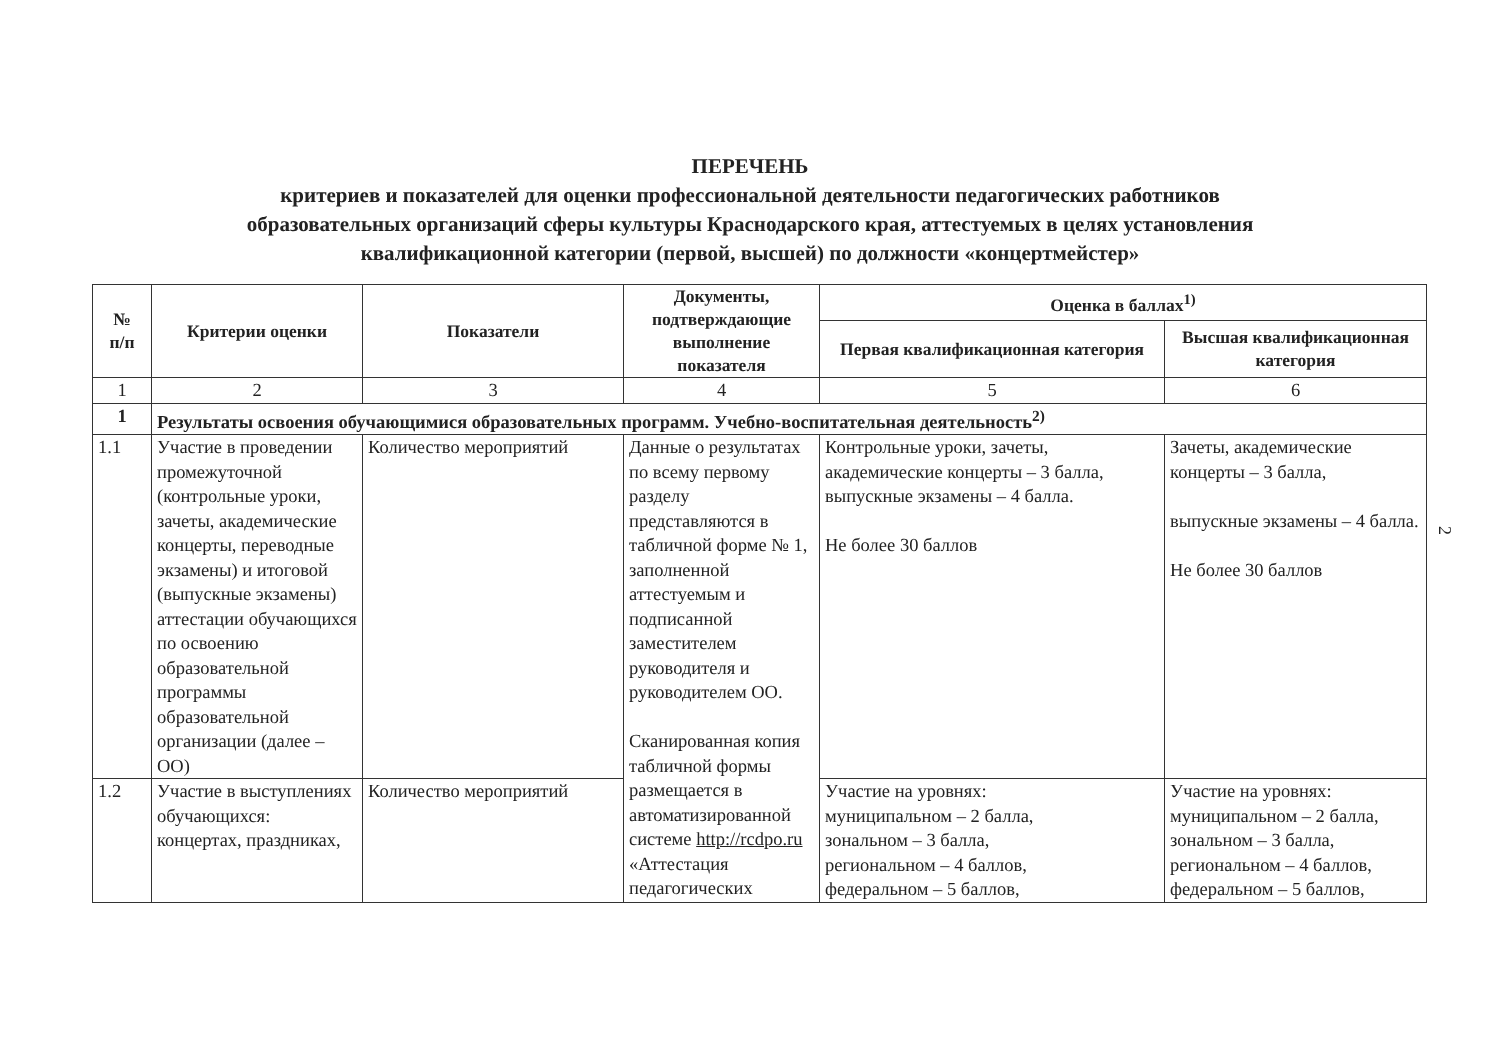ПЕРЕЧЕНЬ
критериев и показателей для оценки профессиональной деятельности педагогических работников
образовательных организаций сферы культуры Краснодарского края, аттестуемых в целях установления
квалификационной категории (первой, высшей) по должности «концертмейстер»
| № п/п | Критерии оценки | Показатели | Документы, подтверждающие выполнение показателя | Оценка в баллах<sup>1)</sup> | |
| --- | --- | --- | --- | --- | --- |
| | | | | Первая квалификационная категория | Высшая квалификационная категория |
| 1 | 2 | 3 | 4 | 5 | 6 |
| 1 | Результаты освоения обучающимися образовательных программ. Учебно-воспитательная деятельность<sup>2)</sup> | | | | |
| 1.1 | Участие в проведении промежуточной (контрольные уроки, зачеты, академические концерты, переводные экзамены) и итоговой (выпускные экзамены) аттестации обучающихся по освоению образовательной программы образовательной организации (далее – ОО) | Количество мероприятий | Данные о результатах по всему первому разделу представляются в табличной форме № 1, заполненной аттестуемым и подписанной заместителем руководителя и руководителем ОО. Сканированная копия табличной формы размещается в автоматизированной системе http://rcdpo.ru «Аттестация педагогических | Контрольные уроки, зачеты, академические концерты – 3 балла, выпускные экзамены – 4 балла. Не более 30 баллов | Зачеты, академические концерты – 3 балла, выпускные экзамены – 4 балла. Не более 30 баллов |
| 1.2 | Участие в выступлениях обучающихся: концертах, праздниках, | Количество мероприятий | | Участие на уровнях: муниципальном – 2 балла, зональном – 3 балла, региональном – 4 баллов, федеральном – 5 баллов, | Участие на уровнях: муниципальном – 2 балла, зональном – 3 балла, региональном – 4 баллов, федеральном – 5 баллов, |
2